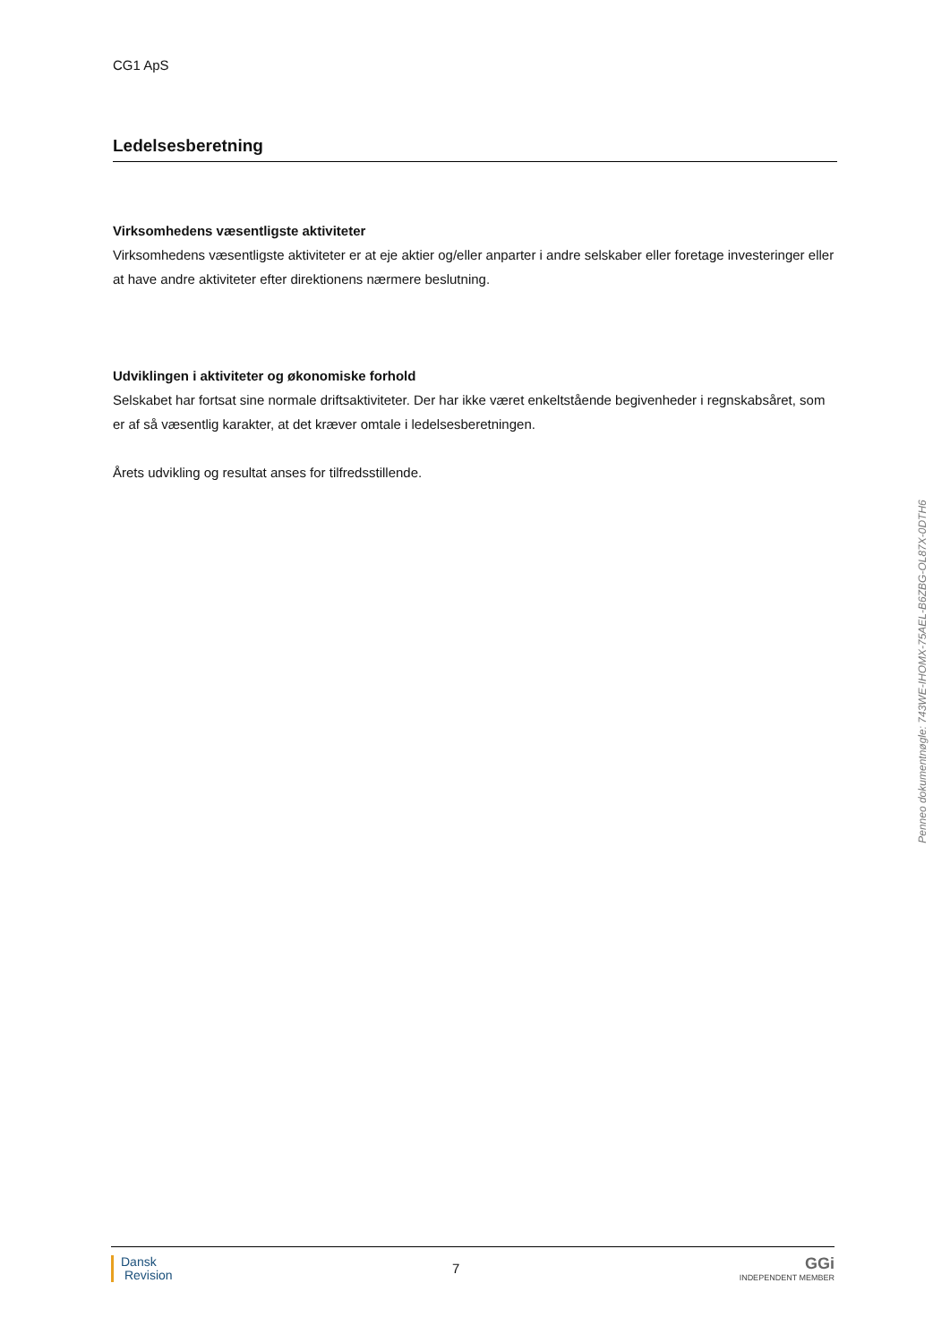CG1 ApS
Ledelsesberetning
Virksomhedens væsentligste aktiviteter
Virksomhedens væsentligste aktiviteter er at eje aktier og/eller anparter i andre selskaber eller foretage investeringer eller at have andre aktiviteter efter direktionens nærmere beslutning.
Udviklingen i aktiviteter og økonomiske forhold
Selskabet har fortsat sine normale driftsaktiviteter. Der har ikke været enkeltstående begivenheder i regnskabsåret, som er af så væsentlig karakter, at det kræver omtale i ledelsesberetningen.
Årets udvikling og resultat anses for tilfredsstillende.
Penneo dokumentnøgle: 743WE-IHOMX-75AEL-B6ZBG-OL87X-0DTH6
Dansk
Revision
7
GGi
INDEPENDENT MEMBER